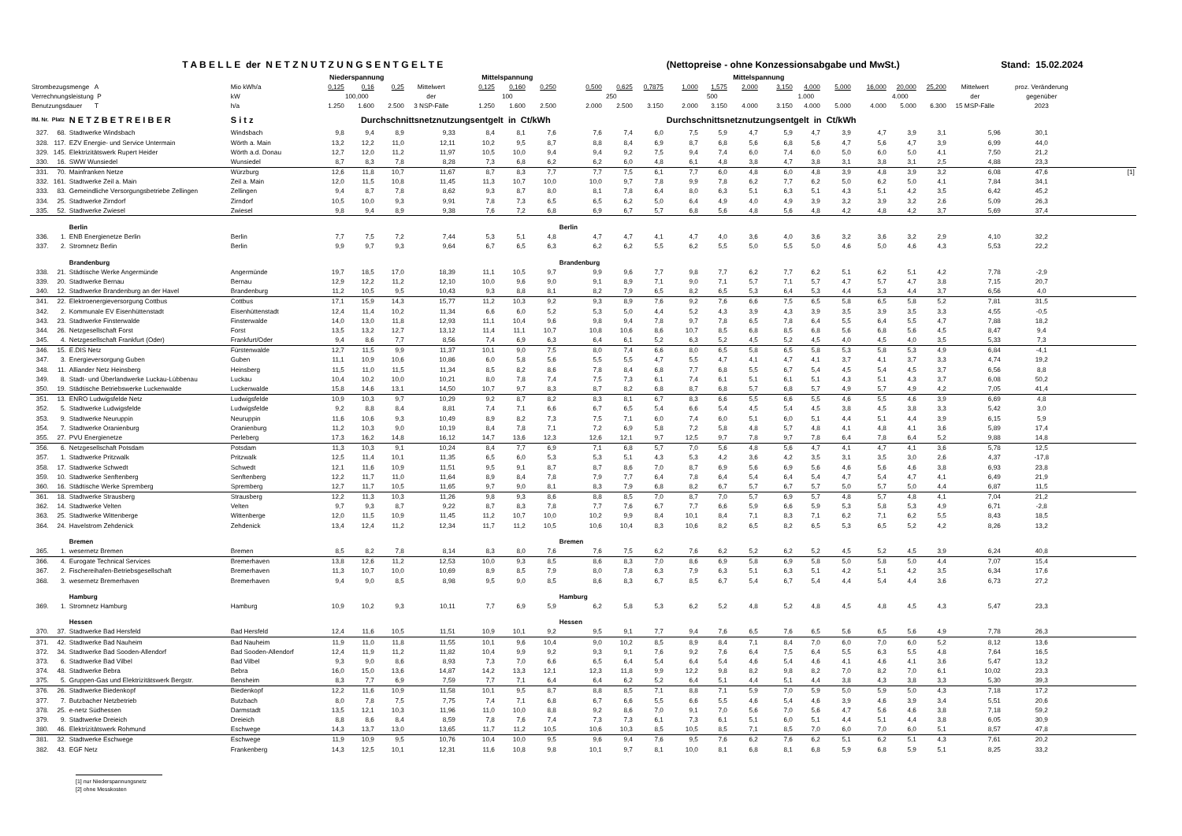| | | T A B E L L E der N E T Z N U T Z U N G S E N T G E L T E | | | | | | | | | | | | (Nettopreise - ohne Konzessionsabgabe und MwSt.) | | | | | | | | | Stand: 15.02.2024 | | |
| | | | | Niederspannung | | | | Mittelspannung | | | | | | Mittelspannung | | | | | | | | | | | |
| Strombezugsmenge A | | | Mio kWh/a | 0,125 | 0,16 | 0,25 | Mittelwert | 0,125 | 0,160 | 0,250 | 0,500 | 0,625 | 0,7875 | 1,000 | 1,575 | 2,000 | 3,150 | 4,000 | 5,000 | 16,000 | 20,000 | 25,200 | Mittelwert | proz. Veränderung | |
| Verrechnungsleistung P | | | kW | 100,000 | | | der | 100 | | | 250 | | | 500 | | | 1.000 | | | 4.000 | | | der | gegenüber | |
| Benutzungsdauer T | | | h/a | 1.250 | 1.600 | 2.500 | 3 NSP-Fälle | 1.250 | 1.600 | 2.500 | 2.000 | 2.500 | 3.150 | 2.000 | 3.150 | 4.000 | 3.150 | 4.000 | 5.000 | 4.000 | 5.000 | 6.300 | 15 MSP-Fälle | 2023 | |
| lfd. Nr. | Platz | N E T Z B E T R E I B E R | S i t z | Durchschnittsnetznutzungsentgelt in Ct/kWh | | | | | | | | | | Durchschnittsnetznutzungsentgelt in Ct/kWh | | | | | | | | | | | |
| 327. | 68. | Stadtwerke Windsbach | Windsbach | 9,8 | 9,4 | 8,9 | 9,33 | 8,4 | 8,1 | 7,6 | 7,6 | 7,4 | 6,0 | 7,5 | 5,9 | 4,7 | 5,9 | 4,7 | 3,9 | 4,7 | 3,9 | 3,1 | 5,96 | 30,1 | |
| 328. | 117. | EZV Energie- und Service Untermain | Wörth a. Main | 13,2 | 12,2 | 11,0 | 12,11 | 10,2 | 9,5 | 8,7 | 8,8 | 8,4 | 6,9 | 8,7 | 6,8 | 5,6 | 6,8 | 5,6 | 4,7 | 5,6 | 4,7 | 3,9 | 6,99 | 44,0 | |
| 329. | 145. | Elektrizitätswerk Rupert Heider | Wörth a.d. Donau | 12,7 | 12,0 | 11,2 | 11,97 | 10,5 | 10,0 | 9,4 | 9,4 | 9,2 | 7,5 | 9,4 | 7,4 | 6,0 | 7,4 | 6,0 | 5,0 | 6,0 | 5,0 | 4,1 | 7,50 | 21,2 | |
| 330. | 16. | SWW Wunsiedel | Wunsiedel | 8,7 | 8,3 | 7,8 | 8,28 | 7,3 | 6,8 | 6,2 | 6,2 | 6,0 | 4,8 | 6,1 | 4,8 | 3,8 | 4,7 | 3,8 | 3,1 | 3,8 | 3,1 | 2,5 | 4,88 | 23,3 | |
| 331. | 70. | Mainfranken Netze | Würzburg | 12,6 | 11,8 | 10,7 | 11,67 | 8,7 | 8,3 | 7,7 | 7,7 | 7,5 | 6,1 | 7,7 | 6,0 | 4,8 | 6,0 | 4,8 | 3,9 | 4,8 | 3,9 | 3,2 | 6,08 | 47,6 | [1] |
| 332. | 161. | Stadtwerke Zeil a. Main | Zeil a. Main | 12,0 | 11,5 | 10,8 | 11,45 | 11,3 | 10,7 | 10,0 | 10,0 | 9,7 | 7,8 | 9,9 | 7,8 | 6,2 | 7,7 | 6,2 | 5,0 | 6,2 | 5,0 | 4,1 | 7,84 | 34,1 | |
| 333. | 83. | Gemeindliche Versorgungsbetriebe Zellingen | Zellingen | 9,4 | 8,7 | 7,8 | 8,62 | 9,3 | 8,7 | 8,0 | 8,1 | 7,8 | 6,4 | 8,0 | 6,3 | 5,1 | 6,3 | 5,1 | 4,3 | 5,1 | 4,2 | 3,5 | 6,42 | 45,2 | |
| 334. | 25. | Stadtwerke Zirndorf | Zirndorf | 10,5 | 10,0 | 9,3 | 9,91 | 7,8 | 7,3 | 6,5 | 6,5 | 6,2 | 5,0 | 6,4 | 4,9 | 4,0 | 4,9 | 3,9 | 3,2 | 3,9 | 3,2 | 2,6 | 5,09 | 26,3 | |
| 335. | 52. | Stadtwerke Zwiesel | Zwiesel | 9,8 | 9,4 | 8,9 | 9,38 | 7,6 | 7,2 | 6,8 | 6,9 | 6,7 | 5,7 | 6,8 | 5,6 | 4,8 | 5,6 | 4,8 | 4,2 | 4,8 | 4,2 | 3,7 | 5,69 | 37,4 | |
| | | Berlin | | | | | | | | | Berlin | | | | | | | | | | | | | | |
| 336. | 1. | ENB Energienetze Berlin | Berlin | 7,7 | 7,5 | 7,2 | 7,44 | 5,3 | 5,1 | 4,8 | 4,7 | 4,7 | 4,1 | 4,7 | 4,0 | 3,6 | 4,0 | 3,6 | 3,2 | 3,6 | 3,2 | 2,9 | 4,10 | 32,2 | |
| 337. | 2. | Stromnetz Berlin | Berlin | 9,9 | 9,7 | 9,3 | 9,64 | 6,7 | 6,5 | 6,3 | 6,2 | 6,2 | 5,5 | 6,2 | 5,5 | 5,0 | 5,5 | 5,0 | 4,6 | 5,0 | 4,6 | 4,3 | 5,53 | 22,2 | |
| | | Brandenburg | | | | | | | | | Brandenburg | | | | | | | | | | | | | | |
| 338. | 21. | Städtische Werke Angermünde | Angermünde | 19,7 | 18,5 | 17,0 | 18,39 | 11,1 | 10,5 | 9,7 | 9,9 | 9,6 | 7,7 | 9,8 | 7,7 | 6,2 | 7,7 | 6,2 | 5,1 | 6,2 | 5,1 | 4,2 | 7,78 | -2,9 | |
| 339. | 20. | Stadtwerke Bernau | Bernau | 12,9 | 12,2 | 11,2 | 12,10 | 10,0 | 9,6 | 9,0 | 9,1 | 8,9 | 7,1 | 9,0 | 7,1 | 5,7 | 7,1 | 5,7 | 4,7 | 5,7 | 4,7 | 3,8 | 7,15 | 20,7 | |
| 340. | 12. | Stadtwerke Brandenburg an der Havel | Brandenburg | 11,2 | 10,5 | 9,5 | 10,43 | 9,3 | 8,8 | 8,1 | 8,2 | 7,9 | 6,5 | 8,2 | 6,5 | 5,3 | 6,4 | 5,3 | 4,4 | 5,3 | 4,4 | 3,7 | 6,56 | 4,0 | |
| 341. | 22. | Elektroenergieversorgung Cottbus | Cottbus | 17,1 | 15,9 | 14,3 | 15,77 | 11,2 | 10,3 | 9,2 | 9,3 | 8,9 | 7,6 | 9,2 | 7,6 | 6,6 | 7,5 | 6,5 | 5,8 | 6,5 | 5,8 | 5,2 | 7,81 | 31,5 | |
| 342. | 2. | Kommunale EV Eisenhüttenstadt | Eisenhüttenstadt | 12,4 | 11,4 | 10,2 | 11,34 | 6,6 | 6,0 | 5,2 | 5,3 | 5,0 | 4,4 | 5,2 | 4,3 | 3,9 | 4,3 | 3,9 | 3,5 | 3,9 | 3,5 | 3,3 | 4,55 | -0,5 | |
| 343. | 23. | Stadtwerke Finsterwalde | Finsterwalde | 14,0 | 13,0 | 11,8 | 12,93 | 11,1 | 10,4 | 9,6 | 9,8 | 9,4 | 7,8 | 9,7 | 7,8 | 6,5 | 7,8 | 6,4 | 5,5 | 6,4 | 5,5 | 4,7 | 7,88 | 18,2 | |
| 344. | 26. | Netzgesellschaft Forst | Forst | 13,5 | 13,2 | 12,7 | 13,12 | 11,4 | 11,1 | 10,7 | 10,8 | 10,6 | 8,6 | 10,7 | 8,5 | 6,8 | 8,5 | 6,8 | 5,6 | 6,8 | 5,6 | 4,5 | 8,47 | 9,4 | |
| 345. | 4. | Netzgesellschaft Frankfurt (Oder) | Frankfurt/Oder | 9,4 | 8,6 | 7,7 | 8,56 | 7,4 | 6,9 | 6,3 | 6,4 | 6,1 | 5,2 | 6,3 | 5,2 | 4,5 | 5,2 | 4,5 | 4,0 | 4,5 | 4,0 | 3,5 | 5,33 | 7,3 | |
| 346. | 15. | E.DIS Netz | Fürstenwalde | 12,7 | 11,5 | 9,9 | 11,37 | 10,1 | 9,0 | 7,5 | 8,0 | 7,4 | 6,6 | 8,0 | 6,5 | 5,8 | 6,5 | 5,8 | 5,3 | 5,8 | 5,3 | 4,9 | 6,84 | -4,1 | |
| 347. | 3. | Energieversorgung Guben | Guben | 11,1 | 10,9 | 10,6 | 10,86 | 6,0 | 5,8 | 5,6 | 5,5 | 5,5 | 4,7 | 5,5 | 4,7 | 4,1 | 4,7 | 4,1 | 3,7 | 4,1 | 3,7 | 3,3 | 4,74 | 19,2 | |
| 348. | 11. | Alliander Netz Heinsberg | Heinsberg | 11,5 | 11,0 | 11,5 | 11,34 | 8,5 | 8,2 | 8,6 | 7,8 | 8,4 | 6,8 | 7,7 | 6,8 | 5,5 | 6,7 | 5,4 | 4,5 | 5,4 | 4,5 | 3,7 | 6,56 | 8,8 | |
| 349. | 8. | Stadt- und Überlandwerke Luckau-Lübbenau | Luckau | 10,4 | 10,2 | 10,0 | 10,21 | 8,0 | 7,8 | 7,4 | 7,5 | 7,3 | 6,1 | 7,4 | 6,1 | 5,1 | 6,1 | 5,1 | 4,3 | 5,1 | 4,3 | 3,7 | 6,08 | 50,2 | |
| 350. | 19. | Städtische Betriebswerke Luckenwalde | Luckenwalde | 15,8 | 14,6 | 13,1 | 14,50 | 10,7 | 9,7 | 8,3 | 8,7 | 8,2 | 6,8 | 8,7 | 6,8 | 5,7 | 6,8 | 5,7 | 4,9 | 5,7 | 4,9 | 4,2 | 7,05 | 41,4 | |
| 351. | 13. | ENRO Ludwigsfelde Netz | Ludwigsfelde | 10,9 | 10,3 | 9,7 | 10,29 | 9,2 | 8,7 | 8,2 | 8,3 | 8,1 | 6,7 | 8,3 | 6,6 | 5,5 | 6,6 | 5,5 | 4,6 | 5,5 | 4,6 | 3,9 | 6,69 | 4,8 | |
| 352. | 5. | Stadtwerke Ludwigsfelde | Ludwigsfelde | 9,2 | 8,8 | 8,4 | 8,81 | 7,4 | 7,1 | 6,6 | 6,7 | 6,5 | 5,4 | 6,6 | 5,4 | 4,5 | 5,4 | 4,5 | 3,8 | 4,5 | 3,8 | 3,3 | 5,42 | 3,0 | |
| 353. | 9. | Stadtwerke Neuruppin | Neuruppin | 11,6 | 10,6 | 9,3 | 10,49 | 8,9 | 8,2 | 7,3 | 7,5 | 7,1 | 6,0 | 7,4 | 6,0 | 5,1 | 6,0 | 5,1 | 4,4 | 5,1 | 4,4 | 3,9 | 6,15 | 5,9 | |
| 354. | 7. | Stadtwerke Oranienburg | Oranienburg | 11,2 | 10,3 | 9,0 | 10,19 | 8,4 | 7,8 | 7,1 | 7,2 | 6,9 | 5,8 | 7,2 | 5,8 | 4,8 | 5,7 | 4,8 | 4,1 | 4,8 | 4,1 | 3,6 | 5,89 | 17,4 | |
| 355. | 27. | PVU Energienetze | Perleberg | 17,3 | 16,2 | 14,8 | 16,12 | 14,7 | 13,6 | 12,3 | 12,6 | 12,1 | 9,7 | 12,5 | 9,7 | 7,8 | 9,7 | 7,8 | 6,4 | 7,8 | 6,4 | 5,2 | 9,88 | 14,8 | |
| 356. | 6. | Netzgesellschaft Potsdam | Potsdam | 11,3 | 10,3 | 9,1 | 10,24 | 8,4 | 7,7 | 6,9 | 7,1 | 6,8 | 5,7 | 7,0 | 5,6 | 4,8 | 5,6 | 4,7 | 4,1 | 4,7 | 4,1 | 3,6 | 5,78 | 12,5 | |
| 357. | 1. | Stadtwerke Pritzwalk | Pritzwalk | 12,5 | 11,4 | 10,1 | 11,35 | 6,5 | 6,0 | 5,3 | 5,3 | 5,1 | 4,3 | 5,3 | 4,2 | 3,6 | 4,2 | 3,5 | 3,1 | 3,5 | 3,0 | 2,6 | 4,37 | -17,8 | |
| 358. | 17. | Stadtwerke Schwedt | Schwedt | 12,1 | 11,6 | 10,9 | 11,51 | 9,5 | 9,1 | 8,7 | 8,7 | 8,6 | 7,0 | 8,7 | 6,9 | 5,6 | 6,9 | 5,6 | 4,6 | 5,6 | 4,6 | 3,8 | 6,93 | 23,8 | |
| 359. | 10. | Stadtwerke Senftenberg | Senftenberg | 12,2 | 11,7 | 11,0 | 11,64 | 8,9 | 8,4 | 7,8 | 7,9 | 7,7 | 6,4 | 7,8 | 6,4 | 5,4 | 6,4 | 5,4 | 4,7 | 5,4 | 4,7 | 4,1 | 6,49 | 21,9 | |
| 360. | 16. | Städtische Werke Spremberg | Spremberg | 12,7 | 11,7 | 10,5 | 11,65 | 9,7 | 9,0 | 8,1 | 8,3 | 7,9 | 6,8 | 8,2 | 6,7 | 5,7 | 6,7 | 5,7 | 5,0 | 5,7 | 5,0 | 4,4 | 6,87 | 11,5 | |
| 361. | 18. | Stadtwerke Strausberg | Strausberg | 12,2 | 11,3 | 10,3 | 11,26 | 9,8 | 9,3 | 8,6 | 8,8 | 8,5 | 7,0 | 8,7 | 7,0 | 5,7 | 6,9 | 5,7 | 4,8 | 5,7 | 4,8 | 4,1 | 7,04 | 21,2 | |
| 362. | 14. | Stadtwerke Velten | Velten | 9,7 | 9,3 | 8,7 | 9,22 | 8,7 | 8,3 | 7,8 | 7,7 | 7,6 | 6,7 | 7,7 | 6,6 | 5,9 | 6,6 | 5,9 | 5,3 | 5,8 | 5,3 | 4,9 | 6,71 | -2,8 | |
| 363. | 25. | Stadtwerke Wittenberge | Wittenberge | 12,0 | 11,5 | 10,9 | 11,45 | 11,2 | 10,7 | 10,0 | 10,2 | 9,9 | 8,4 | 10,1 | 8,4 | 7,1 | 8,3 | 7,1 | 6,2 | 7,1 | 6,2 | 5,5 | 8,43 | 18,5 | |
| 364. | 24. | Havelstrom Zehdenick | Zehdenick | 13,4 | 12,4 | 11,2 | 12,34 | 11,7 | 11,2 | 10,5 | 10,6 | 10,4 | 8,3 | 10,6 | 8,2 | 6,5 | 8,2 | 6,5 | 5,3 | 6,5 | 5,2 | 4,2 | 8,26 | 13,2 | |
| | | Bremen | | | | | | | | | Bremen | | | | | | | | | | | | | | |
| 365. | 1. | wesernetz Bremen | Bremen | 8,5 | 8,2 | 7,8 | 8,14 | 8,3 | 8,0 | 7,6 | 7,6 | 7,5 | 6,2 | 7,6 | 6,2 | 5,2 | 6,2 | 5,2 | 4,5 | 5,2 | 4,5 | 3,9 | 6,24 | 40,8 | |
| 366. | 4. | Eurogate Technical Services | Bremerhaven | 13,8 | 12,6 | 11,2 | 12,53 | 10,0 | 9,3 | 8,5 | 8,6 | 8,3 | 7,0 | 8,6 | 6,9 | 5,8 | 6,9 | 5,8 | 5,0 | 5,8 | 5,0 | 4,4 | 7,07 | 15,4 | |
| 367. | 2. | Fischereihafen-Betriebsgesellschaft | Bremerhaven | 11,3 | 10,7 | 10,0 | 10,69 | 8,9 | 8,5 | 7,9 | 8,0 | 7,8 | 6,3 | 7,9 | 6,3 | 5,1 | 6,3 | 5,1 | 4,2 | 5,1 | 4,2 | 3,5 | 6,34 | 17,6 | |
| 368. | 3. | wesernetz Bremerhaven | Bremerhaven | 9,4 | 9,0 | 8,5 | 8,98 | 9,5 | 9,0 | 8,5 | 8,6 | 8,3 | 6,7 | 8,5 | 6,7 | 5,4 | 6,7 | 5,4 | 4,4 | 5,4 | 4,4 | 3,6 | 6,73 | 27,2 | |
| | | Hamburg | | | | | | | | | Hamburg | | | | | | | | | | | | | | |
| 369. | 1. | Stromnetz Hamburg | Hamburg | 10,9 | 10,2 | 9,3 | 10,11 | 7,7 | 6,9 | 5,9 | 6,2 | 5,8 | 5,3 | 6,2 | 5,2 | 4,8 | 5,2 | 4,8 | 4,5 | 4,8 | 4,5 | 4,3 | 5,47 | 23,3 | |
| | | Hessen | | | | | | | | | Hessen | | | | | | | | | | | | | | |
| 370. | 37. | Stadtwerke Bad Hersfeld | Bad Hersfeld | 12,4 | 11,6 | 10,5 | 11,51 | 10,9 | 10,1 | 9,2 | 9,5 | 9,1 | 7,7 | 9,4 | 7,6 | 6,5 | 7,6 | 6,5 | 5,6 | 6,5 | 5,6 | 4,9 | 7,78 | 26,3 | |
| 371. | 42. | Stadtwerke Bad Nauheim | Bad Nauheim | 11,9 | 11,0 | 11,8 | 11,55 | 10,1 | 9,6 | 10,4 | 9,0 | 10,2 | 8,5 | 8,9 | 8,4 | 7,1 | 8,4 | 7,0 | 6,0 | 7,0 | 6,0 | 5,2 | 8,12 | 13,6 | |
| 372. | 34. | Stadtwerke Bad Sooden-Allendorf | Bad Sooden-Allendorf | 12,4 | 11,9 | 11,2 | 11,82 | 10,4 | 9,9 | 9,2 | 9,3 | 9,1 | 7,6 | 9,2 | 7,6 | 6,4 | 7,5 | 6,4 | 5,5 | 6,3 | 5,5 | 4,8 | 7,64 | 16,5 | |
| 373. | 6. | Stadtwerke Bad Vilbel | Bad Vilbel | 9,3 | 9,0 | 8,6 | 8,93 | 7,3 | 7,0 | 6,6 | 6,5 | 6,4 | 5,4 | 6,4 | 5,4 | 4,6 | 5,4 | 4,6 | 4,1 | 4,6 | 4,1 | 3,6 | 5,47 | 13,2 | |
| 374. | 48. | Stadtwerke Bebra | Bebra | 16,0 | 15,0 | 13,6 | 14,87 | 14,2 | 13,3 | 12,1 | 12,3 | 11,8 | 9,9 | 12,2 | 9,8 | 8,2 | 9,8 | 8,2 | 7,0 | 8,2 | 7,0 | 6,1 | 10,02 | 23,3 | |
| 375. | 5. | Gruppen-Gas und Elektrizitätswerk Bergstr. | Bensheim | 8,3 | 7,7 | 6,9 | 7,59 | 7,7 | 7,1 | 6,4 | 6,4 | 6,2 | 5,2 | 6,4 | 5,1 | 4,4 | 5,1 | 4,4 | 3,8 | 4,3 | 3,8 | 3,3 | 5,30 | 39,3 | |
| 376. | 26. | Stadtwerke Biedenkopf | Biedenkopf | 12,2 | 11,6 | 10,9 | 11,58 | 10,1 | 9,5 | 8,7 | 8,8 | 8,5 | 7,1 | 8,8 | 7,1 | 5,9 | 7,0 | 5,9 | 5,0 | 5,9 | 5,0 | 4,3 | 7,18 | 17,2 | |
| 377. | 7. | Butzbacher Netzbetrieb | Butzbach | 8,0 | 7,8 | 7,5 | 7,75 | 7,4 | 7,1 | 6,8 | 6,7 | 6,6 | 5,5 | 6,6 | 5,5 | 4,6 | 5,4 | 4,6 | 3,9 | 4,6 | 3,9 | 3,4 | 5,51 | 20,6 | |
| 378. | 25. | e-netz Südhessen | Darmstadt | 13,5 | 12,1 | 10,3 | 11,96 | 11,0 | 10,0 | 8,8 | 9,2 | 8,6 | 7,0 | 9,1 | 7,0 | 5,6 | 7,0 | 5,6 | 4,7 | 5,6 | 4,6 | 3,8 | 7,18 | 59,2 | |
| 379. | 9. | Stadtwerke Dreieich | Dreieich | 8,8 | 8,6 | 8,4 | 8,59 | 7,8 | 7,6 | 7,4 | 7,3 | 7,3 | 6,1 | 7,3 | 6,1 | 5,1 | 6,0 | 5,1 | 4,4 | 5,1 | 4,4 | 3,8 | 6,05 | 30,9 | |
| 380. | 46. | Elektrizitätswerk Rohmund | Eschwege | 14,3 | 13,7 | 13,0 | 13,65 | 11,7 | 11,2 | 10,5 | 10,6 | 10,3 | 8,5 | 10,5 | 8,5 | 7,1 | 8,5 | 7,0 | 6,0 | 7,0 | 6,0 | 5,1 | 8,57 | 47,8 | |
| 381. | 32. | Stadtwerke Eschwege | Eschwege | 11,9 | 10,9 | 9,5 | 10,76 | 10,4 | 10,0 | 9,5 | 9,6 | 9,4 | 7,6 | 9,5 | 7,6 | 6,2 | 7,6 | 6,2 | 5,1 | 6,2 | 5,1 | 4,3 | 7,61 | 20,2 | |
| 382. | 43. | EGF Netz | Frankenberg | 14,3 | 12,5 | 10,1 | 12,31 | 11,6 | 10,8 | 9,8 | 10,1 | 9,7 | 8,1 | 10,0 | 8,1 | 6,8 | 8,1 | 6,8 | 5,9 | 6,8 | 5,9 | 5,1 | 8,25 | 33,2 | |
[1] nur Niederspannungsnetz
[2] ohne Messkosten